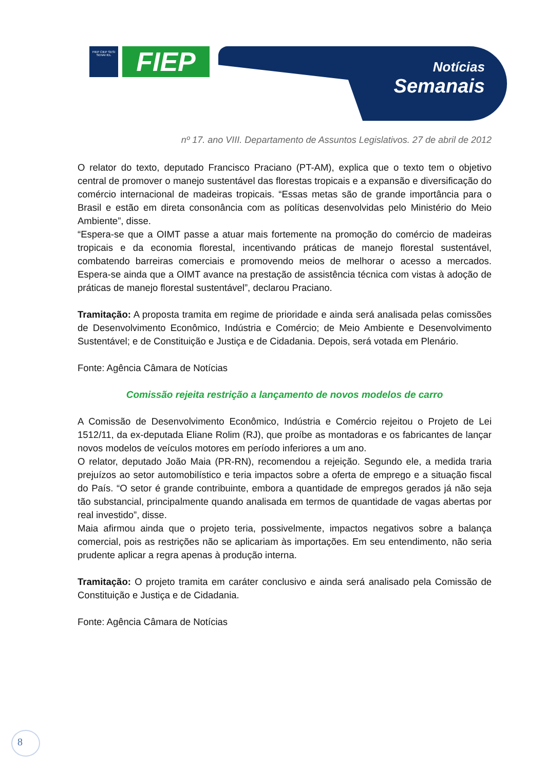FIEP CIEP SESI SENAI IEL
FIEP
Notícias
Semanais
nº 17. ano VIII. Departamento de Assuntos Legislativos. 27 de abril de 2012
O relator do texto, deputado Francisco Praciano (PT-AM), explica que o texto tem o objetivo central de promover o manejo sustentável das florestas tropicais e a expansão e diversificação do comércio internacional de madeiras tropicais. “Essas metas são de grande importância para o Brasil e estão em direta consonância com as políticas desenvolvidas pelo Ministério do Meio Ambiente”, disse.
“Espera-se que a OIMT passe a atuar mais fortemente na promoção do comércio de madeiras tropicais e da economia florestal, incentivando práticas de manejo florestal sustentável, combatendo barreiras comerciais e promovendo meios de melhorar o acesso a mercados. Espera-se ainda que a OIMT avance na prestação de assistência técnica com vistas à adoção de práticas de manejo florestal sustentável”, declarou Praciano.
Tramitação: A proposta tramita em regime de prioridade e ainda será analisada pelas comissões de Desenvolvimento Econômico, Indústria e Comércio; de Meio Ambiente e Desenvolvimento Sustentável; e de Constituição e Justiça e de Cidadania. Depois, será votada em Plenário.
Fonte: Agência Câmara de Notícias
Comissão rejeita restrição a lançamento de novos modelos de carro
A Comissão de Desenvolvimento Econômico, Indústria e Comércio rejeitou o Projeto de Lei 1512/11, da ex-deputada Eliane Rolim (RJ), que proíbe as montadoras e os fabricantes de lançar novos modelos de veículos motores em período inferiores a um ano.
O relator, deputado João Maia (PR-RN), recomendou a rejeição. Segundo ele, a medida traria prejuízos ao setor automobilístico e teria impactos sobre a oferta de emprego e a situação fiscal do País. “O setor é grande contribuinte, embora a quantidade de empregos gerados já não seja tão substancial, principalmente quando analisada em termos de quantidade de vagas abertas por real investido”, disse.
Maia afirmou ainda que o projeto teria, possivelmente, impactos negativos sobre a balança comercial, pois as restrições não se aplicariam às importações. Em seu entendimento, não seria prudente aplicar a regra apenas à produção interna.
Tramitação: O projeto tramita em caráter conclusivo e ainda será analisado pela Comissão de Constituição e Justiça e de Cidadania.
Fonte: Agência Câmara de Notícias
8